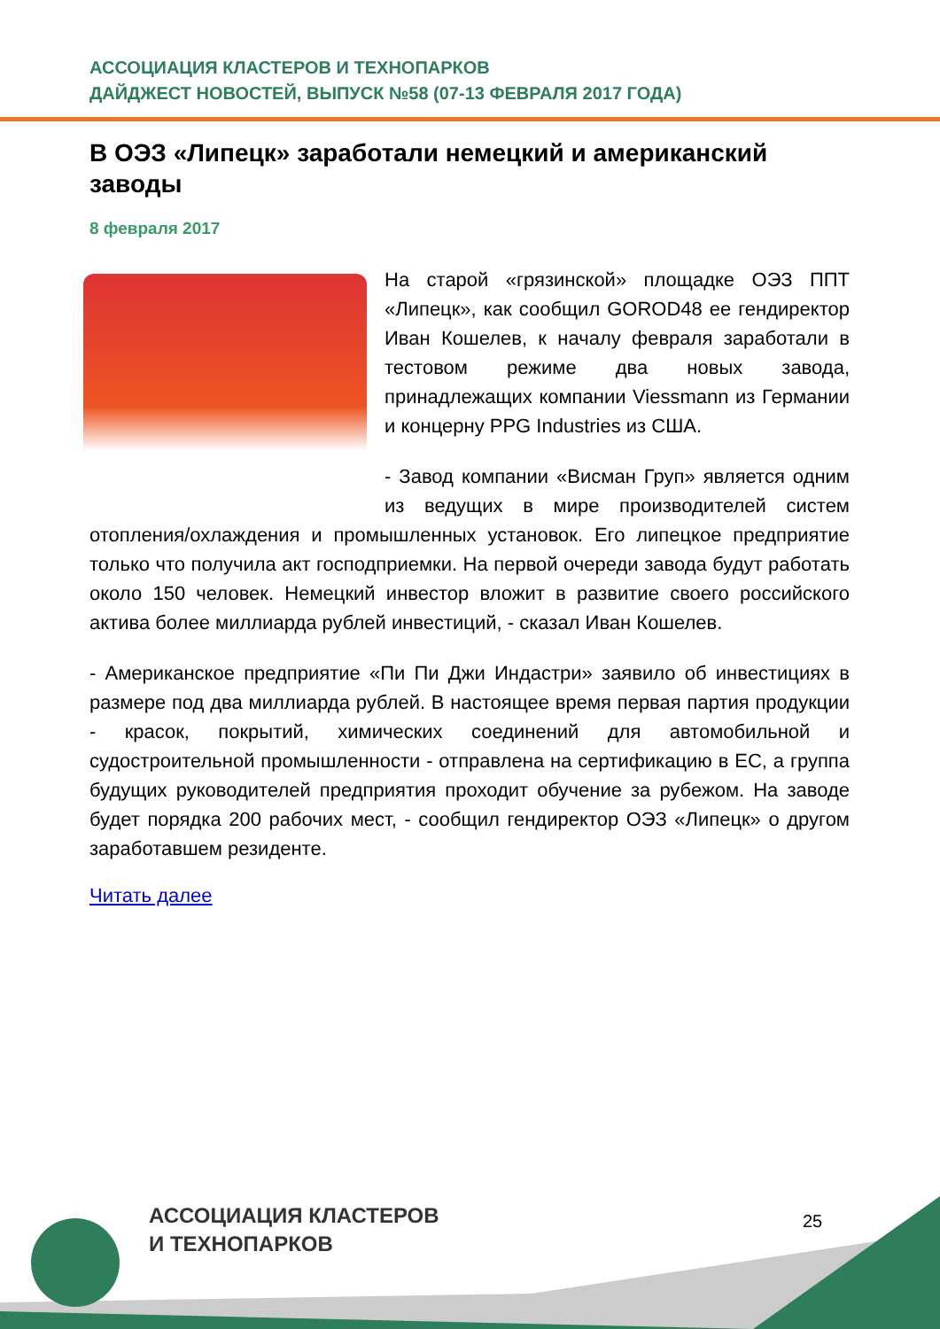АССОЦИАЦИЯ КЛАСТЕРОВ И ТЕХНОПАРКОВ
ДАЙДЖЕСТ НОВОСТЕЙ, ВЫПУСК №58 (07-13 ФЕВРАЛЯ 2017 ГОДА)
В ОЭЗ «Липецк» заработали немецкий и американский заводы
8 февраля 2017
На старой «грязинской» площадке ОЭЗ ППТ «Липецк», как сообщил GOROD48 ее гендиректор Иван Кошелев, к началу февраля заработали в тестовом режиме два новых завода, принадлежащих компании Viessmann из Германии и концерну PPG Industries из США.
- Завод компании «Висман Груп» является одним из ведущих в мире производителей систем отопления/охлаждения и промышленных установок. Его липецкое предприятие только что получила акт господприемки. На первой очереди завода будут работать около 150 человек. Немецкий инвестор вложит в развитие своего российского актива более миллиарда рублей инвестиций, - сказал Иван Кошелев.
- Американское предприятие «Пи Пи Джи Индастри» заявило об инвестициях в размере под два миллиарда рублей. В настоящее время первая партия продукции - красок, покрытий, химических соединений для автомобильной и судостроительной промышленности - отправлена на сертификацию в ЕС, а группа будущих руководителей предприятия проходит обучение за рубежом. На заводе будет порядка 200 рабочих мест, - сообщил гендиректор ОЭЗ «Липецк» о другом заработавшем резиденте.
Читать далее
АССОЦИАЦИЯ КЛАСТЕРОВ
И ТЕХНОПАРКОВ
25